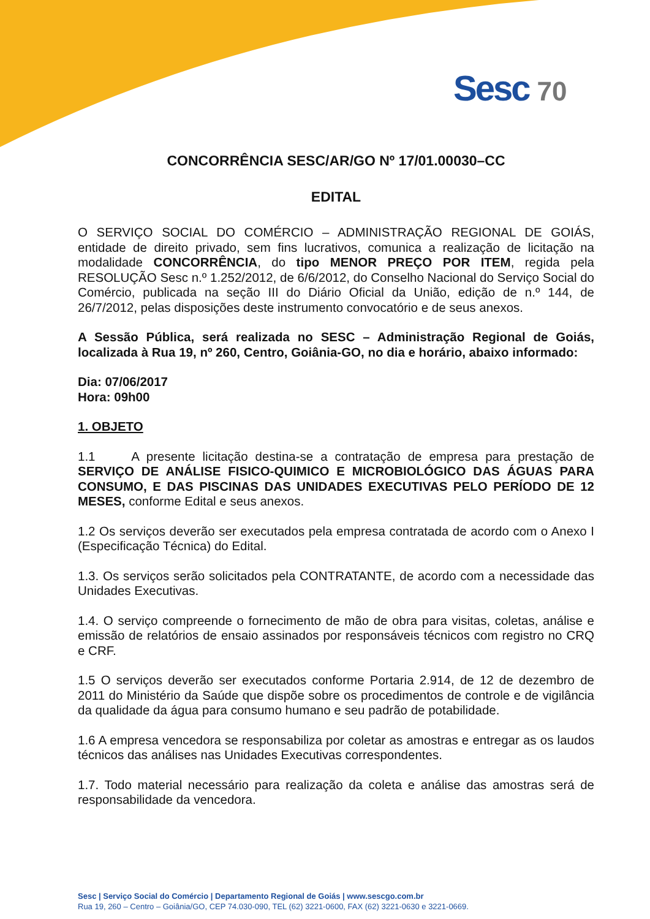Sesc 70
CONCORRÊNCIA SESC/AR/GO Nº 17/01.00030–CC
EDITAL
O SERVIÇO SOCIAL DO COMÉRCIO – ADMINISTRAÇÃO REGIONAL DE GOIÁS, entidade de direito privado, sem fins lucrativos, comunica a realização de licitação na modalidade CONCORRÊNCIA, do tipo MENOR PREÇO POR ITEM, regida pela RESOLUÇÃO Sesc n.º 1.252/2012, de 6/6/2012, do Conselho Nacional do Serviço Social do Comércio, publicada na seção III do Diário Oficial da União, edição de n.º 144, de 26/7/2012, pelas disposições deste instrumento convocatório e de seus anexos.
A Sessão Pública, será realizada no SESC – Administração Regional de Goiás, localizada à Rua 19, nº 260, Centro, Goiânia-GO, no dia e horário, abaixo informado:
Dia: 07/06/2017
Hora: 09h00
1. OBJETO
1.1 A presente licitação destina-se a contratação de empresa para prestação de SERVIÇO DE ANÁLISE FISICO-QUIMICO E MICROBIOLÓGICO DAS ÁGUAS PARA CONSUMO, E DAS PISCINAS DAS UNIDADES EXECUTIVAS PELO PERÍODO DE 12 MESES, conforme Edital e seus anexos.
1.2 Os serviços deverão ser executados pela empresa contratada de acordo com o Anexo I (Especificação Técnica) do Edital.
1.3. Os serviços serão solicitados pela CONTRATANTE, de acordo com a necessidade das Unidades Executivas.
1.4. O serviço compreende o fornecimento de mão de obra para visitas, coletas, análise e emissão de relatórios de ensaio assinados por responsáveis técnicos com registro no CRQ e CRF.
1.5 O serviços deverão ser executados conforme Portaria 2.914, de 12 de dezembro de 2011 do Ministério da Saúde que dispõe sobre os procedimentos de controle e de vigilância da qualidade da água para consumo humano e seu padrão de potabilidade.
1.6 A empresa vencedora se responsabiliza por coletar as amostras e entregar as os laudos técnicos das análises nas Unidades Executivas correspondentes.
1.7. Todo material necessário para realização da coleta e análise das amostras será de responsabilidade da vencedora.
Sesc | Serviço Social do Comércio | Departamento Regional de Goiás | www.sescgo.com.br
Rua 19, 260 – Centro – Goiânia/GO, CEP 74.030-090, TEL (62) 3221-0600, FAX (62) 3221-0630 e 3221-0669.